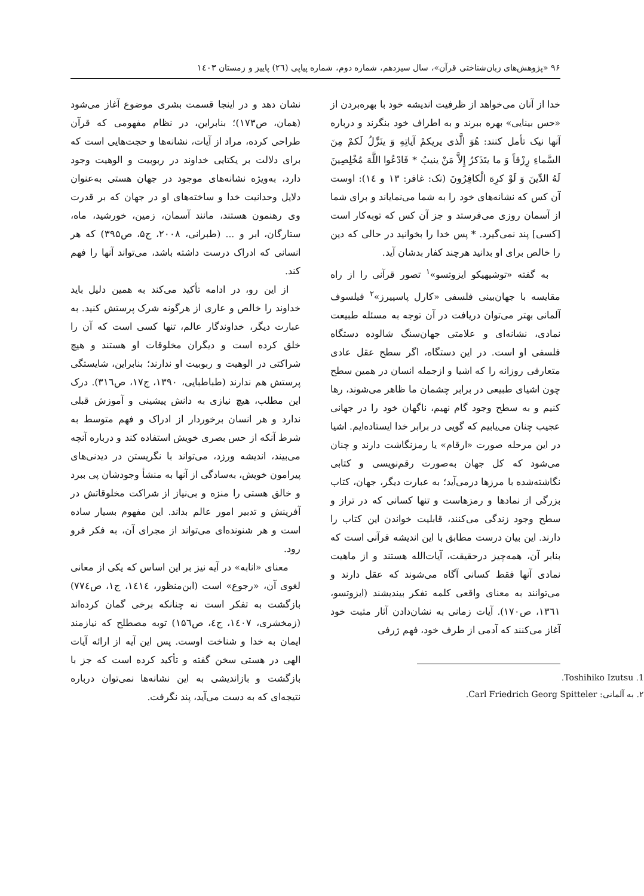۹۶ «پژوهش‌های زبان‌شناختی قرآن»، سال سیزدهم، شماره دوم، شماره پیاپی (۲٦) پاییز و زمستان ۱٤۰۳
خدا از آنان می‌خواهد از ظرفیت اندیشه خود با بهره‌بردن از «حس بینایی» بهره ببرند و به اطراف خود بنگرند و درباره آنها نیک تأمل کنند: هُوَ الَّذی یریکمْ آیاتِهِ وَ ینَزِّلُ لَکمْ مِنَ السَّماءِ رِزْقاً وَ ما یتَذَکرُ إِلاَّ مَنْ ینیبُ * فَادْعُوا اللَّهَ مُخْلِصِینَ لَهُ الدِّینَ وَ لَوْ کرِهَ الْکافِرُونَ (نک: غافر: ۱۳ و ۱٤): اوست آن کس که نشانه‌های خود را به شما می‌نمایاند و برای شما از آسمان روزی می‌فرستد و جز آن کس که توبه‌کار است [کسی] پند نمی‌گیرد. * پس خدا را بخوانید در حالی که دین را خالص برای او بدانید هرچند کفار بدشان آید.
به گفته «توشیهیکو ایزوتسو»<sup>۱</sup> تصور قرآنی را از راه مقایسه با جهان‌بینی فلسفی «کارل پاسپیرز»<sup>۲</sup> فیلسوف آلمانی بهتر می‌توان دریافت در آن توجه به مسئله طبیعت نمادی، نشانه‌ای و علامتی جهان‌سنگ شالوده دستگاه فلسفی او است. در این دستگاه، اگر سطح عقل عادی متعارفی روزانه را که اشیا و ازجمله انسان در همین سطح چون اشیای طبیعی در برابر چشمان ما ظاهر می‌شوند، رها کنیم و به سطح وجود گام نهیم، ناگهان خود را در جهانی عجیب چنان می‌یابیم که گویی در برابر خدا ایستاده‌ایم. اشیا در این مرحله صورت «ارقام» یا رمزنگاشت دارند و چنان می‌شود که کل جهان به‌صورت رقم‌نویسی و کتابی نگاشته‌شده با مرزها درمی‌آید؛ به عبارت دیگر، جهان، کتاب بزرگی از نمادها و رمزهاست و تنها کسانی که در تراز و سطح وجود زندگی می‌کنند، قابلیت خواندن این کتاب را دارند. این بیان درست مطابق با این اندیشه قرآنی است که بنابر آن، همه‌چیز درحقیقت، آیات‌الله هستند و از ماهیت نمادی آنها فقط کسانی آگاه می‌شوند که عقل دارند و می‌توانند به معنای واقعی کلمه تفکر بیندیشند (ایزوتسو، ۱۳٦۱، ص۱۷۰). آیات زمانی به نشان‌دادن آثار مثبت خود آغاز می‌کنند که آدمی از طرف خود، فهم ژرفی
1. Toshihiko Izutsu.
۲. به آلمانی: Carl Friedrich Georg Spitteler.
نشان دهد و در اینجا قسمت بشری موضوع آغاز می‌شود (همان، ص۱۷۳)؛ بنابراین، در نظام مفهومی که قرآن طراحی کرده، مراد از آیات، نشانه‌ها و حجت‌هایی است که برای دلالت بر یکتایی خداوند در ربوبیت و الوهیت وجود دارد، به‌ویژه نشانه‌های موجود در جهان هستی به‌عنوان دلایل وحدانیت خدا و ساخته‌های او در جهان که بر قدرت وی رهنمون هستند، مانند آسمان، زمین، خورشید، ماه، ستارگان، ابر و ... (طبرانی، ۲۰۰۸، ج۵، ص۳۹۵) که هر انسانی که ادراک درست داشته باشد، می‌تواند آنها را فهم کند.
از این رو، در ادامه تأکید می‌کند به همین دلیل باید خداوند را خالص و عاری از هرگونه شرک پرستش کنید. به عبارت دیگر، خداوندگار عالم، تنها کسی است که آن را خلق کرده است و دیگران مخلوقات او هستند و هیچ شراکتی در الوهیت و ربوبیت او ندارند؛ بنابراین، شایستگی پرستش هم ندارند (طباطبایی، ۱۳۹۰، ج۱۷، ص۳۱٦). درک این مطلب، هیچ نیازی به دانش پیشینی و آموزش قبلی ندارد و هر انسان برخوردار از ادراک و فهم متوسط به شرط آنکه از حس بصری خویش استفاده کند و درباره آنچه می‌بیند، اندیشه ورزد، می‌تواند با نگریستن در دیدنی‌های پیرامون خویش، به‌سادگی از آنها به منشأ وجودشان پی ببرد و خالق هستی را منزه و بی‌نیاز از شراکت مخلوقاتش در آفرینش و تدبیر امور عالم بداند. این مفهوم بسیار ساده است و هر شنونده‌ای می‌تواند از مجرای آن، به فکر فرو رود.
معنای «انابه» در آیه نیز بر این اساس که یکی از معانی لغوی آن، «رجوع» است (ابن‌منظور، ۱٤۱٤، ج۱، ص۷۷٤) بازگشت به تفکر است نه چنانکه برخی گمان کرده‌اند (زمخشری، ۱٤۰۷، ج٤، ص۱۵٦) توبه مصطلح که نیازمند ایمان به خدا و شناخت اوست. پس این آیه از ارائه آیات الهی در هستی سخن گفته و تأکید کرده است که جز با بازگشت و بازاندیشی به این نشانه‌ها نمی‌توان درباره نتیجه‌ای که به دست می‌آید، پند نگرفت.